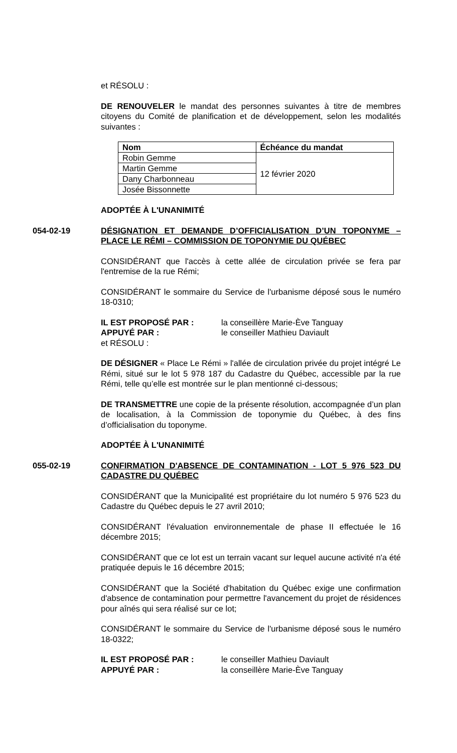et RÉSOLU :
DE RENOUVELER le mandat des personnes suivantes à titre de membres citoyens du Comité de planification et de développement, selon les modalités suivantes :
| Nom | Échéance du mandat |
| --- | --- |
| Robin Gemme | 12 février 2020 |
| Martin Gemme | |
| Dany Charbonneau | |
| Josée Bissonnette | |
ADOPTÉE À L'UNANIMITÉ
054-02-19 DÉSIGNATION ET DEMANDE D’OFFICIALISATION D’UN TOPONYME – PLACE LE RÉMI – COMMISSION DE TOPONYMIE DU QUÉBEC
CONSIDÉRANT que l'accès à cette allée de circulation privée se fera par l'entremise de la rue Rémi;
CONSIDÉRANT le sommaire du Service de l'urbanisme déposé sous le numéro 18-0310;
IL EST PROPOSÉ PAR : la conseillère Marie-Ève Tanguay
APPUYÉ PAR : le conseiller Mathieu Daviault
et RÉSOLU :
DE DÉSIGNER « Place Le Rémi » l'allée de circulation privée du projet intégré Le Rémi, situé sur le lot 5 978 187 du Cadastre du Québec, accessible par la rue Rémi, telle qu’elle est montrée sur le plan mentionné ci-dessous;
DE TRANSMETTRE une copie de la présente résolution, accompagnée d’un plan de localisation, à la Commission de toponymie du Québec, à des fins d’officialisation du toponyme.
ADOPTÉE À L'UNANIMITÉ
055-02-19 CONFIRMATION D'ABSENCE DE CONTAMINATION - LOT 5 976 523 DU CADASTRE DU QUÉBEC
CONSIDÉRANT que la Municipalité est propriétaire du lot numéro 5 976 523 du Cadastre du Québec depuis le 27 avril 2010;
CONSIDÉRANT l'évaluation environnementale de phase II effectuée le 16 décembre 2015;
CONSIDÉRANT que ce lot est un terrain vacant sur lequel aucune activité n'a été pratiquée depuis le 16 décembre 2015;
CONSIDÉRANT que la Société d'habitation du Québec exige une confirmation d'absence de contamination pour permettre l'avancement du projet de résidences pour aînés qui sera réalisé sur ce lot;
CONSIDÉRANT le sommaire du Service de l'urbanisme déposé sous le numéro 18-0322;
IL EST PROPOSÉ PAR : le conseiller Mathieu Daviault
APPUYÉ PAR : la conseillère Marie-Ève Tanguay